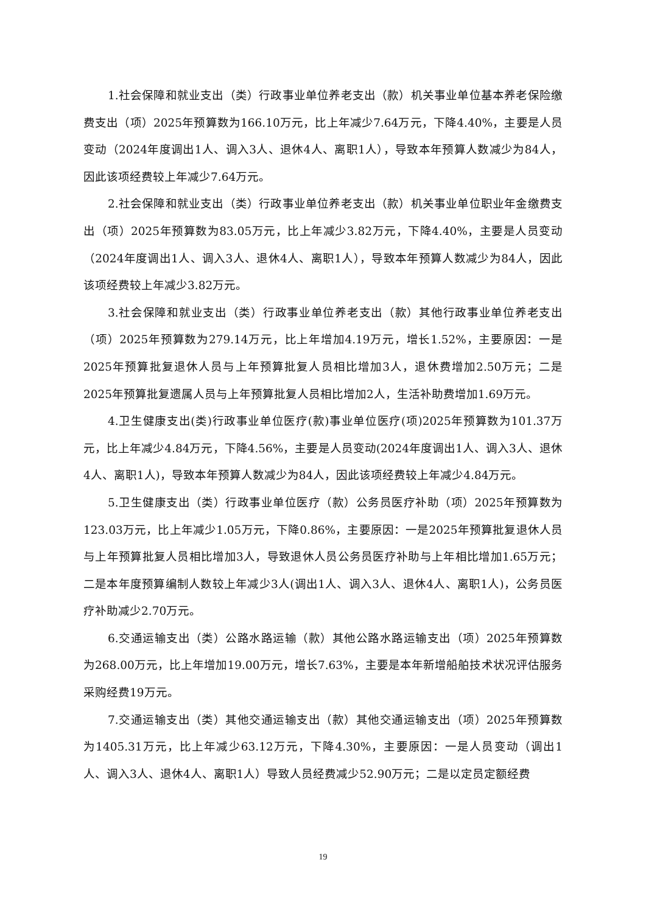1.社会保障和就业支出（类）行政事业单位养老支出（款）机关事业单位基本养老保险缴费支出（项）2025年预算数为166.10万元，比上年减少7.64万元，下降4.40%，主要是人员变动（2024年度调出1人、调入3人、退休4人、离职1人），导致本年预算人数减少为84人，因此该项经费较上年减少7.64万元。
2.社会保障和就业支出（类）行政事业单位养老支出（款）机关事业单位职业年金缴费支出（项）2025年预算数为83.05万元，比上年减少3.82万元，下降4.40%，主要是人员变动（2024年度调出1人、调入3人、退休4人、离职1人），导致本年预算人数减少为84人，因此该项经费较上年减少3.82万元。
3.社会保障和就业支出（类）行政事业单位养老支出（款）其他行政事业单位养老支出（项）2025年预算数为279.14万元，比上年增加4.19万元，增长1.52%，主要原因：一是2025年预算批复退休人员与上年预算批复人员相比增加3人，退休费增加2.50万元；二是2025年预算批复遗属人员与上年预算批复人员相比增加2人，生活补助费增加1.69万元。
4.卫生健康支出(类)行政事业单位医疗(款)事业单位医疗(项)2025年预算数为101.37万元，比上年减少4.84万元，下降4.56%，主要是人员变动(2024年度调出1人、调入3人、退休4人、离职1人)，导致本年预算人数减少为84人，因此该项经费较上年减少4.84万元。
5.卫生健康支出（类）行政事业单位医疗（款）公务员医疗补助（项）2025年预算数为123.03万元，比上年减少1.05万元，下降0.86%，主要原因：一是2025年预算批复退休人员与上年预算批复人员相比增加3人，导致退休人员公务员医疗补助与上年相比增加1.65万元；二是本年度预算编制人数较上年减少3人(调出1人、调入3人、退休4人、离职1人)，公务员医疗补助减少2.70万元。
6.交通运输支出（类）公路水路运输（款）其他公路水路运输支出（项）2025年预算数为268.00万元，比上年增加19.00万元，增长7.63%，主要是本年新增船舶技术状况评估服务采购经费19万元。
7.交通运输支出（类）其他交通运输支出（款）其他交通运输支出（项）2025年预算数为1405.31万元，比上年减少63.12万元，下降4.30%，主要原因：一是人员变动（调出1人、调入3人、退休4人、离职1人）导致人员经费减少52.90万元；二是以定员定额经费
19